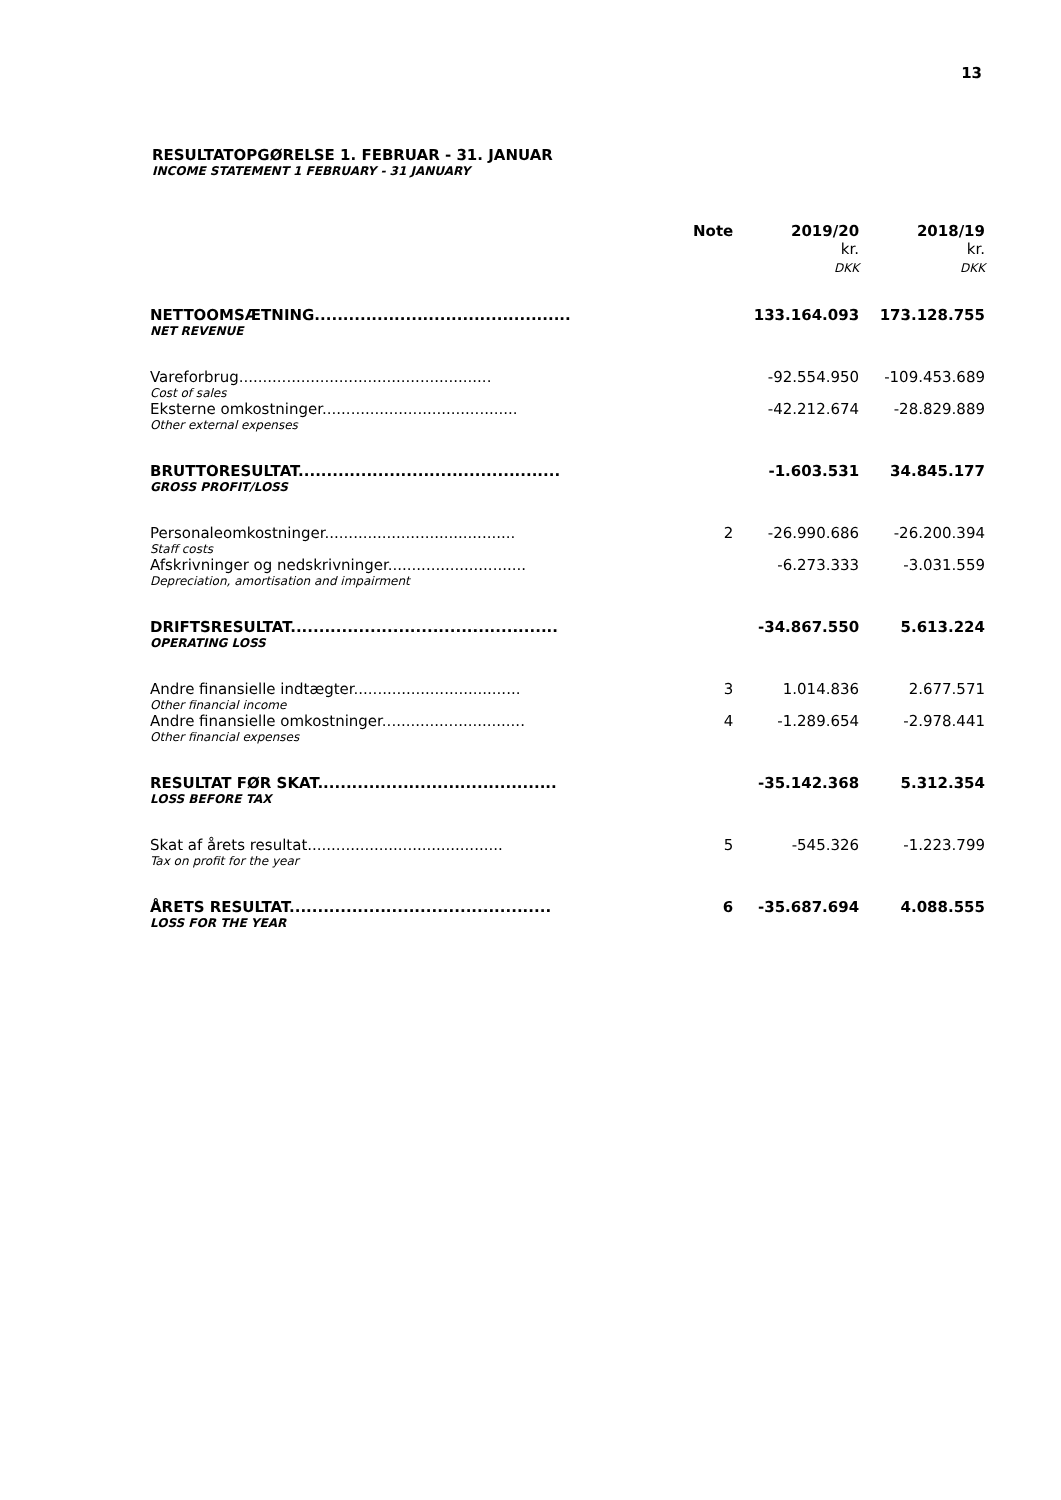13
RESULTATOPGØRELSE 1. FEBRUAR - 31. JANUAR
INCOME STATEMENT 1 FEBRUARY - 31 JANUARY
| | Note | 2019/20 kr. DKK | 2018/19 kr. DKK |
| --- | --- | --- | --- |
| NETTOOMSÆTNING............................................. | | 133.164.093 | 173.128.755 |
| NET REVENUE | | | |
| Vareforbrug..................................................... | | -92.554.950 | -109.453.689 |
| Cost of sales | | | |
| Eksterne omkostninger......................................... | | -42.212.674 | -28.829.889 |
| Other external expenses | | | |
| BRUTTORESULTAT.............................................. | | -1.603.531 | 34.845.177 |
| GROSS PROFIT/LOSS | | | |
| Personaleomkostninger........................................ | 2 | -26.990.686 | -26.200.394 |
| Staff costs | | | |
| Afskrivninger og nedskrivninger............................. | | -6.273.333 | -3.031.559 |
| Depreciation, amortisation and impairment | | | |
| DRIFTSRESULTAT............................................... | | -34.867.550 | 5.613.224 |
| OPERATING LOSS | | | |
| Andre finansielle indtægter................................... | 3 | 1.014.836 | 2.677.571 |
| Other financial income | | | |
| Andre finansielle omkostninger.............................. | 4 | -1.289.654 | -2.978.441 |
| Other financial expenses | | | |
| RESULTAT FØR SKAT.......................................... | | -35.142.368 | 5.312.354 |
| LOSS BEFORE TAX | | | |
| Skat af årets resultat......................................... | 5 | -545.326 | -1.223.799 |
| Tax on profit for the year | | | |
| ÅRETS RESULTAT.............................................. | 6 | -35.687.694 | 4.088.555 |
| LOSS FOR THE YEAR | | | |